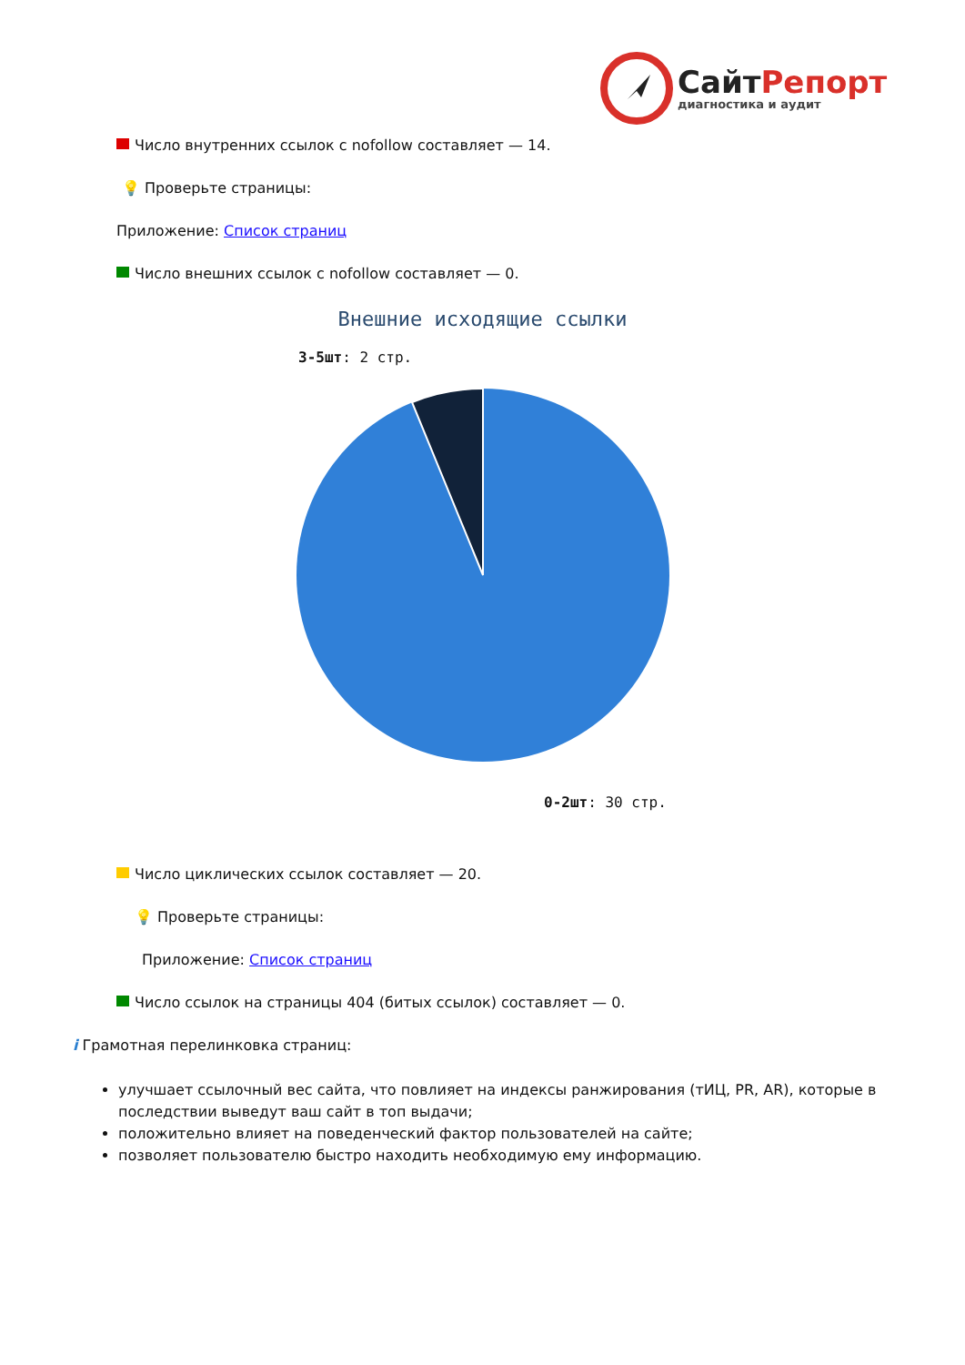Сайт Репорт
диагностика и аудит
Число внутренних ссылок с nofollow составляет — 14.
💡 Проверьте страницы:
Приложение: Список страниц
Число внешних ссылок с nofollow составляет — 0.
Внешние исходящие ссылки
3-5шт: 2 стр.
0-2шт: 30 стр.
Число циклических ссылок составляет — 20.
💡 Проверьте страницы:
Приложение: Список страниц
Число ссылок на страницы 404 (битых ссылок) составляет — 0.
i Грамотная перелинковка страниц:
улучшает ссылочный вес сайта, что повлияет на индексы ранжирования (тИЦ, PR, AR), которые в последствии выведут ваш сайт в топ выдачи;
положительно влияет на поведенческий фактор пользователей на сайте;
позволяет пользователю быстро находить необходимую ему информацию.